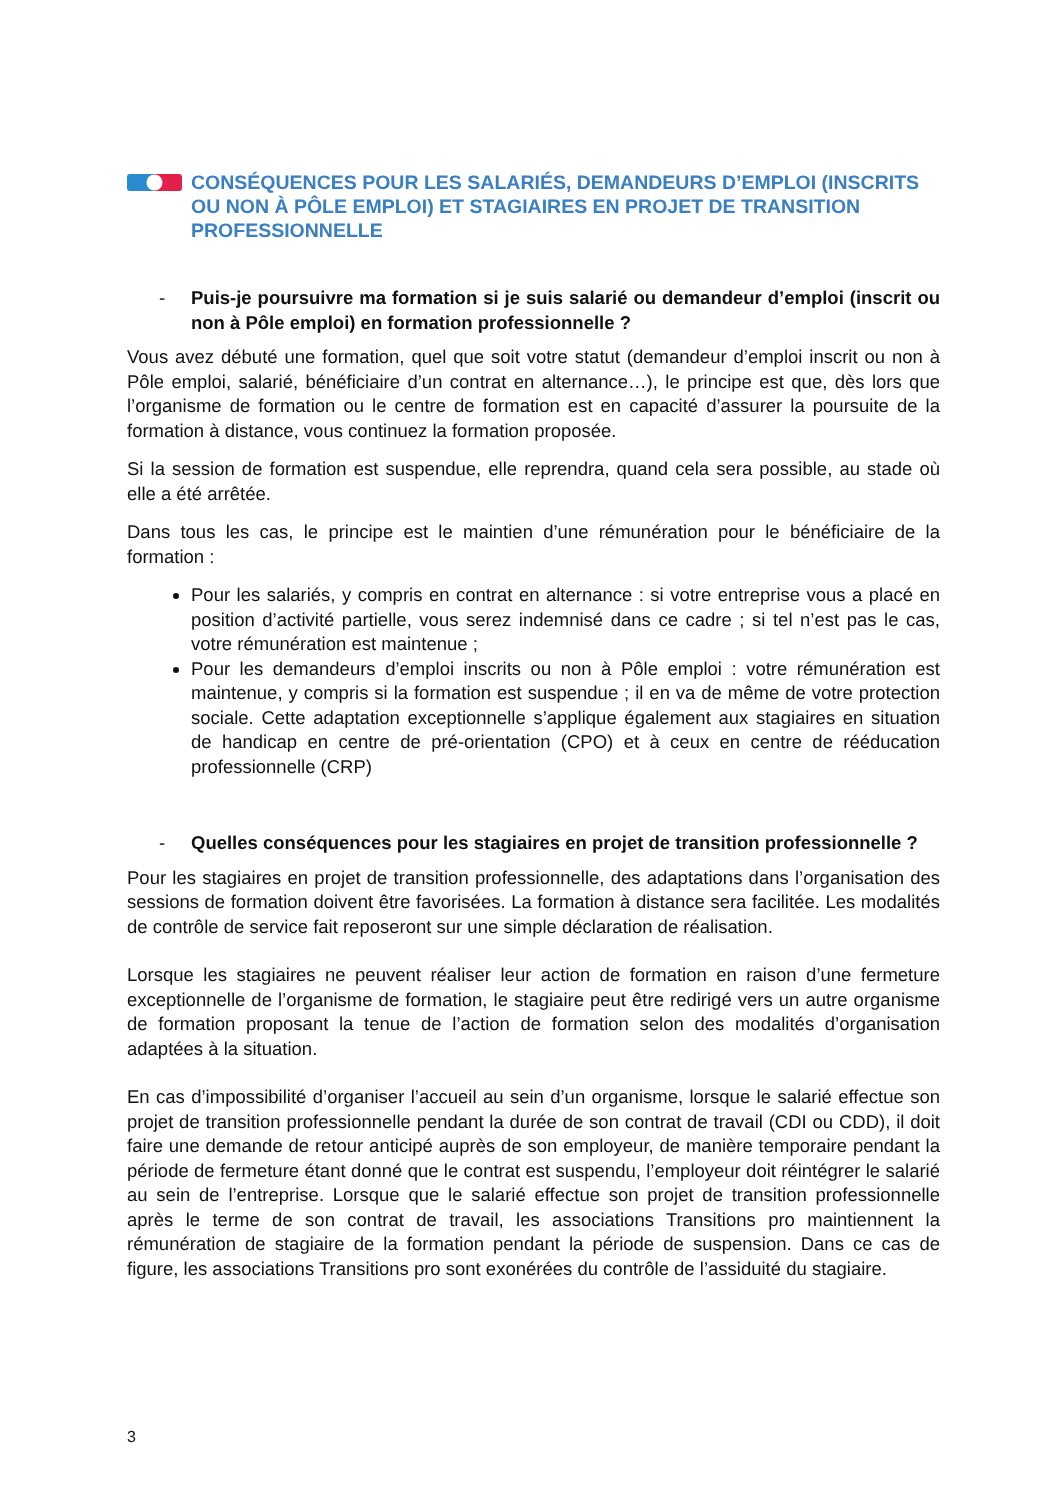CONSÉQUENCES POUR LES SALARIÉS, DEMANDEURS D’EMPLOI (INSCRITS OU NON À PÔLE EMPLOI) ET STAGIAIRES EN PROJET DE TRANSITION PROFESSIONNELLE
- Puis-je poursuivre ma formation si je suis salarié ou demandeur d’emploi (inscrit ou non à Pôle emploi) en formation professionnelle ?
Vous avez débuté une formation, quel que soit votre statut (demandeur d’emploi inscrit ou non à Pôle emploi, salarié, bénéficiaire d’un contrat en alternance…), le principe est que, dès lors que l’organisme de formation ou le centre de formation est en capacité d’assurer la poursuite de la formation à distance, vous continuez la formation proposée.
Si la session de formation est suspendue, elle reprendra, quand cela sera possible, au stade où elle a été arrêtée.
Dans tous les cas, le principe est le maintien d’une rémunération pour le bénéficiaire de la formation :
Pour les salariés, y compris en contrat en alternance : si votre entreprise vous a placé en position d’activité partielle, vous serez indemnisé dans ce cadre ; si tel n’est pas le cas, votre rémunération est maintenue ;
Pour les demandeurs d’emploi inscrits ou non à Pôle emploi : votre rémunération est maintenue, y compris si la formation est suspendue ; il en va de même de votre protection sociale. Cette adaptation exceptionnelle s’applique également aux stagiaires en situation de handicap en centre de pré-orientation (CPO) et à ceux en centre de rééducation professionnelle (CRP)
- Quelles conséquences pour les stagiaires en projet de transition professionnelle ?
Pour les stagiaires en projet de transition professionnelle, des adaptations dans l’organisation des sessions de formation doivent être favorisées. La formation à distance sera facilitée. Les modalités de contrôle de service fait reposeront sur une simple déclaration de réalisation.
Lorsque les stagiaires ne peuvent réaliser leur action de formation en raison d’une fermeture exceptionnelle de l’organisme de formation, le stagiaire peut être redirigé vers un autre organisme de formation proposant la tenue de l’action de formation selon des modalités d’organisation adaptées à la situation.
En cas d’impossibilité d’organiser l’accueil au sein d’un organisme, lorsque le salarié effectue son projet de transition professionnelle pendant la durée de son contrat de travail (CDI ou CDD), il doit faire une demande de retour anticipé auprès de son employeur, de manière temporaire pendant la période de fermeture étant donné que le contrat est suspendu, l’employeur doit réintégrer le salarié au sein de l’entreprise. Lorsque que le salarié effectue son projet de transition professionnelle après le terme de son contrat de travail, les associations Transitions pro maintiennent la rémunération de stagiaire de la formation pendant la période de suspension. Dans ce cas de figure, les associations Transitions pro sont exonérées du contrôle de l’assiduité du stagiaire.
3